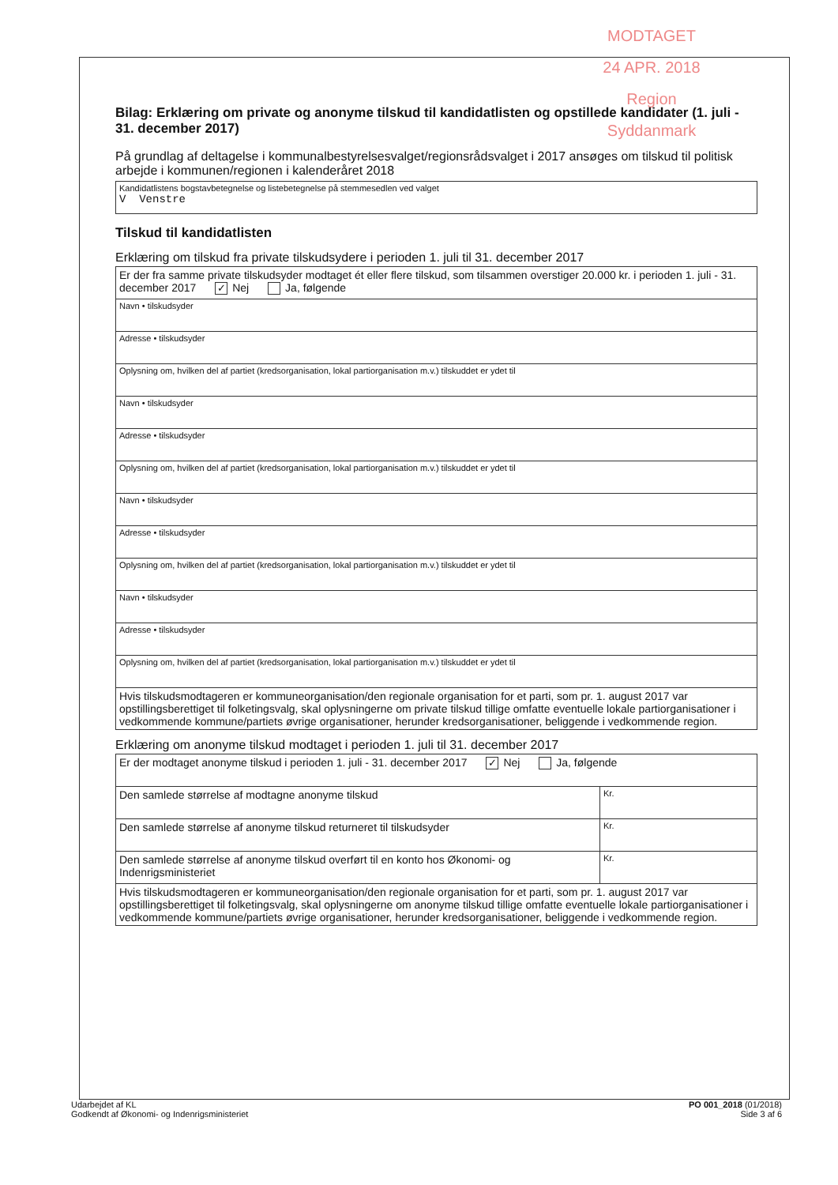MODTAGET
24 APR. 2018
Region Syddanmark
Bilag: Erklæring om private og anonyme tilskud til kandidatlisten og opstillede kandidater (1. juli - 31. december 2017)
På grundlag af deltagelse i kommunalbestyrelsesvalget/regionsrådsvalget i 2017 ansøges om tilskud til politisk arbejde i kommunen/regionen i kalenderåret 2018
| Kandidatlistens bogstavbetegnelse og listebetegnelse på stemmesedlen ved valget V Venstre |
Tilskud til kandidatlisten
Erklæring om tilskud fra private tilskudsydere i perioden 1. juli til 31. december 2017
| Er der fra samme private tilskudsyder modtaget ét eller flere tilskud, som tilsammen overstiger 20.000 kr. i perioden 1. juli - 31. december 2017 ✓ Nej Ja, følgende |
| Navn • tilskudsyder |
| Adresse • tilskudsyder |
| Oplysning om, hvilken del af partiet (kredsorganisation, lokal partiorganisation m.v.) tilskuddet er ydet til |
| Navn • tilskudsyder |
| Adresse • tilskudsyder |
| Oplysning om, hvilken del af partiet (kredsorganisation, lokal partiorganisation m.v.) tilskuddet er ydet til |
| Navn • tilskudsyder |
| Adresse • tilskudsyder |
| Oplysning om, hvilken del af partiet (kredsorganisation, lokal partiorganisation m.v.) tilskuddet er ydet til |
| Navn • tilskudsyder |
| Adresse • tilskudsyder |
| Oplysning om, hvilken del af partiet (kredsorganisation, lokal partiorganisation m.v.) tilskuddet er ydet til |
| Hvis tilskudsmodtageren er kommuneorganisation/den regionale organisation for et parti, som pr. 1. august 2017 var opstillingsberettiget til folketingsvalg, skal oplysningerne om private tilskud tillige omfatte eventuelle lokale partiorganisationer i vedkommende kommune/partiets øvrige organisationer, herunder kredsorganisationer, beliggende i vedkommende region. |
Erklæring om anonyme tilskud modtaget i perioden 1. juli til 31. december 2017
| Er der modtaget anonyme tilskud i perioden 1. juli - 31. december 2017 ✓ Nej Ja, følgende | |
| Den samlede størrelse af modtagne anonyme tilskud | Kr. |
| Den samlede størrelse af anonyme tilskud returneret til tilskudsyder | Kr. |
| Den samlede størrelse af anonyme tilskud overført til en konto hos Økonomi- og Indenrigsministeriet | Kr. |
| Hvis tilskudsmodtageren er kommuneorganisation/den regionale organisation for et parti, som pr. 1. august 2017 var opstillingsberettiget til folketingsvalg, skal oplysningerne om anonyme tilskud tillige omfatte eventuelle lokale partiorganisationer i vedkommende kommune/partiets øvrige organisationer, herunder kredsorganisationer, beliggende i vedkommende region. | |
Udarbejdet af KL
Godkendt af Økonomi- og Indenrigsministeriet
PO 001_2018 (01/2018)
Side 3 af 6